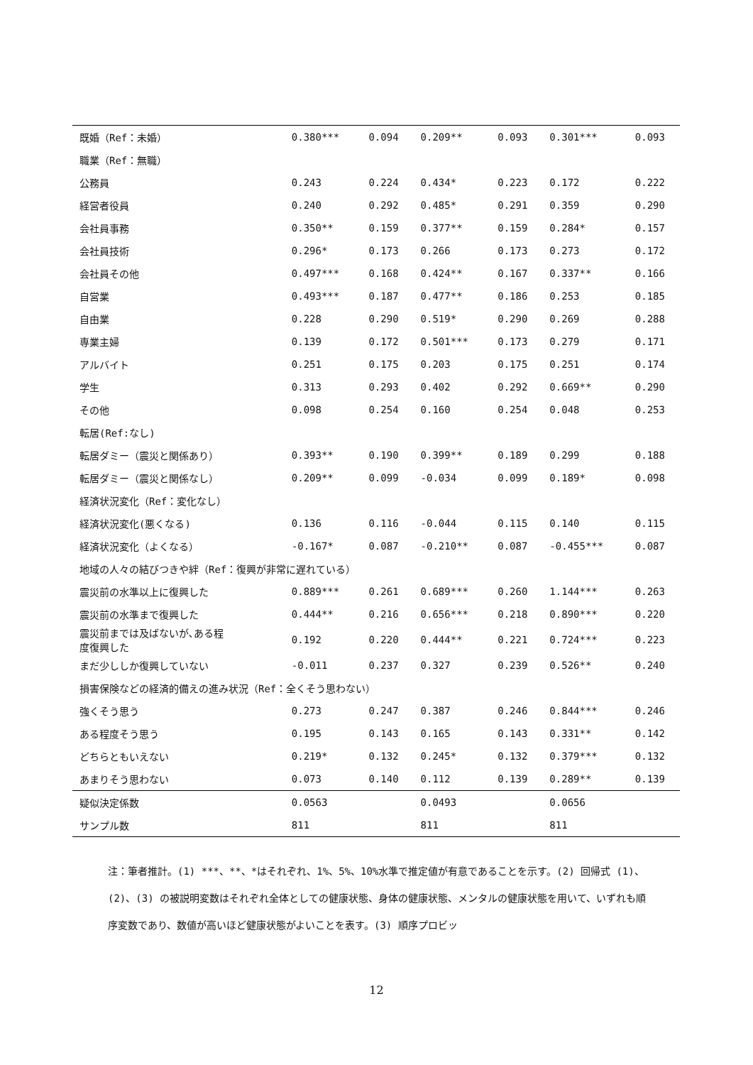| 既婚（Ref：未婚） | 0.380*** | 0.094 | 0.209** | 0.093 | 0.301*** | 0.093 |
| 職業（Ref：無職） | | | | | | |
| 公務員 | 0.243 | 0.224 | 0.434* | 0.223 | 0.172 | 0.222 |
| 経営者役員 | 0.240 | 0.292 | 0.485* | 0.291 | 0.359 | 0.290 |
| 会社員事務 | 0.350** | 0.159 | 0.377** | 0.159 | 0.284* | 0.157 |
| 会社員技術 | 0.296* | 0.173 | 0.266 | 0.173 | 0.273 | 0.172 |
| 会社員その他 | 0.497*** | 0.168 | 0.424** | 0.167 | 0.337** | 0.166 |
| 自営業 | 0.493*** | 0.187 | 0.477** | 0.186 | 0.253 | 0.185 |
| 自由業 | 0.228 | 0.290 | 0.519* | 0.290 | 0.269 | 0.288 |
| 専業主婦 | 0.139 | 0.172 | 0.501*** | 0.173 | 0.279 | 0.171 |
| アルバイト | 0.251 | 0.175 | 0.203 | 0.175 | 0.251 | 0.174 |
| 学生 | 0.313 | 0.293 | 0.402 | 0.292 | 0.669** | 0.290 |
| その他 | 0.098 | 0.254 | 0.160 | 0.254 | 0.048 | 0.253 |
| 転居(Ref:なし) | | | | | | |
| 転居ダミー（震災と関係あり） | 0.393** | 0.190 | 0.399** | 0.189 | 0.299 | 0.188 |
| 転居ダミー（震災と関係なし） | 0.209** | 0.099 | -0.034 | 0.099 | 0.189* | 0.098 |
| 経済状況変化（Ref：変化なし） | | | | | | |
| 経済状況変化(悪くなる) | 0.136 | 0.116 | -0.044 | 0.115 | 0.140 | 0.115 |
| 経済状況変化（よくなる） | -0.167* | 0.087 | -0.210** | 0.087 | -0.455*** | 0.087 |
| 地域の人々の結びつきや絆（Ref：復興が非常に遅れている） | | | | | | |
| 震災前の水準以上に復興した | 0.889*** | 0.261 | 0.689*** | 0.260 | 1.144*** | 0.263 |
| 震災前の水準まで復興した | 0.444** | 0.216 | 0.656*** | 0.218 | 0.890*** | 0.220 |
| 震災前までは及ばないが､ある程 度復興した | 0.192 | 0.220 | 0.444** | 0.221 | 0.724*** | 0.223 |
| まだ少ししか復興していない | -0.011 | 0.237 | 0.327 | 0.239 | 0.526** | 0.240 |
| 損害保険などの経済的備えの進み状況（Ref：全くそう思わない） | | | | | | |
| 強くそう思う | 0.273 | 0.247 | 0.387 | 0.246 | 0.844*** | 0.246 |
| ある程度そう思う | 0.195 | 0.143 | 0.165 | 0.143 | 0.331** | 0.142 |
| どちらともいえない | 0.219* | 0.132 | 0.245* | 0.132 | 0.379*** | 0.132 |
| あまりそう思わない | 0.073 | 0.140 | 0.112 | 0.139 | 0.289** | 0.139 |
| 疑似決定係数 | 0.0563 | | 0.0493 | | 0.0656 | |
| サンプル数 | 811 | | 811 | | 811 | |
注：筆者推計。(1) ***、**、*はそれぞれ、1%、5%、10%水準で推定値が有意であることを示す。(2) 回帰式 (1)、(2)、(3) の被説明変数はそれぞれ全体としての健康状態、身体の健康状態、メンタルの健康状態を用いて、いずれも順序変数であり、数値が高いほど健康状態がよいことを表す。(3) 順序プロビッ
12